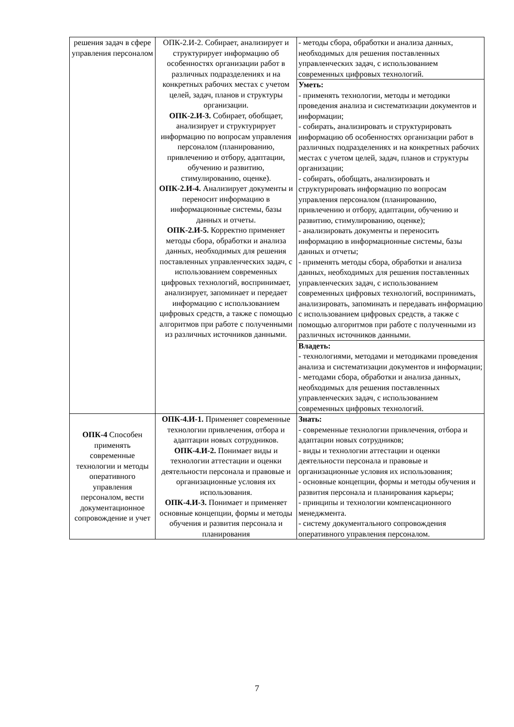| решения задач в сфере управления персоналом | ОПК-2.И-2. Собирает, анализирует и структурирует информацию об особенностях организации работ в различных подразделениях и на конкретных рабочих местах с учетом целей, задач, планов и структуры организации. ОПК-2.И-3. Собирает, обобщает, анализирует и структурирует информацию по вопросам управления персоналом (планированию, привлечению и отбору, адаптации, обучению и развитию, стимулированию, оценке). ОПК-2.И-4. Анализирует документы и переносит информацию в информационные системы, базы данных и отчеты. ОПК-2.И-5. Корректно применяет методы сбора, обработки и анализа данных, необходимых для решения поставленных управленческих задач, с использованием современных цифровых технологий, воспринимает, анализирует, запоминает и передает информацию с использованием цифровых средств, а также с помощью алгоритмов при работе с полученными из различных источников данными. | - методы сбора, обработки и анализа данных, необходимых для решения поставленных управленческих задач, с использованием современных цифровых технологий. |
| | | Уметь: - применять технологии, методы и методики проведения анализа и систематизации документов и информации; - собирать, анализировать и структурировать информацию об особенностях организации работ в различных подразделениях и на конкретных рабочих местах с учетом целей, задач, планов и структуры организации; - собирать, обобщать, анализировать и структурировать информацию по вопросам управления персоналом (планированию, привлечению и отбору, адаптации, обучению и развитию, стимулированию, оценке); - анализировать документы и переносить информацию в информационные системы, базы данных и отчеты; - применять методы сбора, обработки и анализа данных, необходимых для решения поставленных управленческих задач, с использованием современных цифровых технологий, воспринимать, анализировать, запоминать и передавать информацию с использованием цифровых средств, а также с помощью алгоритмов при работе с полученными из различных источников данными. |
| | | Владеть: - технологиями, методами и методиками проведения анализа и систематизации документов и информации; - методами сбора, обработки и анализа данных, необходимых для решения поставленных управленческих задач, с использованием современных цифровых технологий. |
| ОПК-4 Способен применять современные технологии и методы оперативного управления персоналом, вести документационное сопровождение и учет | ОПК-4.И-1. Применяет современные технологии привлечения, отбора и адаптации новых сотрудников. ОПК-4.И-2. Понимает виды и технологии аттестации и оценки деятельности персонала и правовые и организационные условия их использования. ОПК-4.И-3. Понимает и применяет основные концепции, формы и методы обучения и развития персонала и планирования | Знать: - современные технологии привлечения, отбора и адаптации новых сотрудников; - виды и технологии аттестации и оценки деятельности персонала и правовые и организационные условия их использования; - основные концепции, формы и методы обучения и развития персонала и планирования карьеры; - принципы и технологии компенсационного менеджмента. - систему документального сопровождения оперативного управления персоналом. |
7